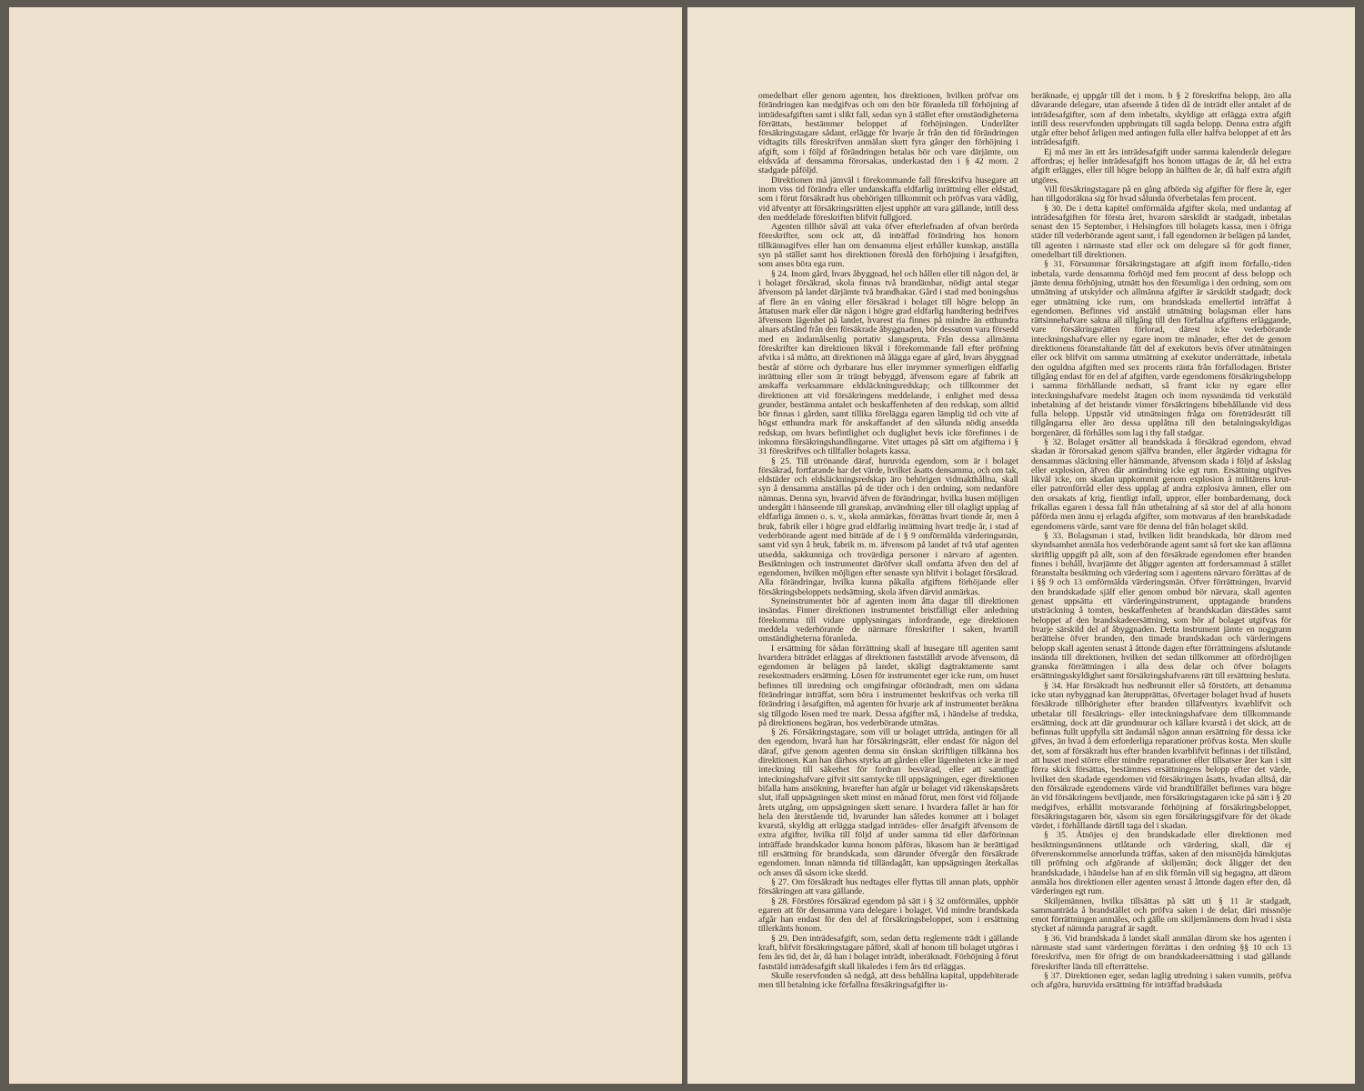omedelbart eller genom agenten, hos direktionen, hvilken pröfvar om förändringen kan medgifvas och om den bör föranleda till förhöjning af inträdesafgiften samt i slikt fall, sedan syn å stället efter omständigheterna förrättats, bestämmer beloppet af förhöjningen. Underlåter försäkringstagare sådant, erlägge för hvarje år från den tid förändringen vidtagits tills föreskrifven anmälan skett fyra gånger den förhöjning i afgift, som i följd af förändringen betalas bör och vare därjämte, om eldsvåda af densamma förorsakas, underkastad den i § 42 mom. 2 stadgade påföljd.
Direktionen må jämväl i förekommande fall föreskrifva husegare att inom viss tid förändra eller undanskaffa eldfarlig inrättning eller eldstad, som i förut försäkradt hus obehörigen tillkommit och pröfvas vara vådlig, vid äfventyr att försäkringsrätten eljest upphör att vara gällande, intill dess den meddelade föreskriften blifvit fullgjord.
Agenten tillhör såväl att vaka öfver efterlefnaden af ofvan berörda föreskrifter, som ock att, då inträffad förändring hos honom tillkännagifves eller han om densamma eljest erhåller kunskap, anställa syn på stället samt hos direktionen föreslå den förhöjning i årsafgiften, som anses böra ega rum.
§ 24. Inom gård, hvars åbyggnad, hel och hållen eller till någon del, är i bolaget försäkrad, skola finnas två brandämbar, nödigt antal stegar äfvensom på landet därjämte två brandhakar. Gård i stad med boningshus af flere än en våning eller försäkrad i bolaget till högre belopp än åttatusen mark eller där någon i högre grad eldfarlig handtering bedrifves äfvensom lägenhet på landet, hvarest ria finnes på mindre än etthundra alnars afstånd från den försäkrade åbyggnaden, bör dessutom vara försedd med en ändamålsenlig portativ slangspruta. Från dessa allmänna föreskrifter kan direktionen likväl i förekommande fall efter pröfning afvika i så måtto, att direktionen må ålägga egare af gård, hvars åbyggnad består af större och dyrbarare hus eller inrymmer synnerligen eldfarlig inrättning eller som är trängt bebyggd, äfvensom egare af fabrik att anskaffa verksammare eldsläckningsredskap; och tillkommer det direktionen att vid försäkringens meddelande, i enlighet med dessa grunder, bestämma antalet och beskaffenheten af den redskap, som alltid bör finnas i gården, samt tillika förelägga egaren lämplig tid och vite af högst etthundra mark för anskaffandet af den sålunda nödig ansedda redskap, om hvars befintlighet och duglighet bevis icke förefinnes i de inkomna försäkringshandlingarne. Vitet uttages på sätt om afgifterna i § 31 föreskrifves och tillfaller bolagets kassa.
§ 25. Till utrönande däraf, huruvida egendom, som är i bolaget försäkrad, fortfarande har det värde, hvilket åsatts densamma, och om tak, eldstäder och eldsläckningsredskap äro behörigen vidmakthållna, skall syn å densamma anställas på de tider och i den ordning, som nedanföre nämnas. Denna syn, hvarvid äfven de förändringar, hvilka husen möjligen undergått i hänseende till granskap, användning eller till olagligt upplag af eldfarliga ämnen o. s. v., skola anmärkas, förrättas hvart tionde år, men å bruk, fabrik eller i högre grad eldfarlig inrättning hvart tredje år, i stad af vederbörande agent med biträde af de i § 9 omförmälda värderingsmän, samt vid syn å bruk, fabrik m. m. äfvensom på landet af två utaf agenten utsedda, sakkunniga och trovärdiga personer i närvaro af agenten. Besiktningen och instrumentet däröfver skall omfatta äfven den del af egendomen, hvilken möjligen efter senaste syn blifvit i bolaget försäkrad. Alla förändringar, hvilka kunna påkalla afgiftens förhöjande eller försäkringsbeloppets nedsättning, skola äfven därvid anmärkas.
Syneinstrumentet bör af agenten inom åtta dagar till direktionen insändas. Finner direktionen instrumentet bristfälligt eller anledning förekomma till vidare upplysningars infordrande, ege direktionen meddela vederbörande de närmare föreskrifter i saken, hvartill omständigheterna föranleda.
I ersättning för sådan förrättning skall af husegare till agenten samt hvartdera biträdet erläggas af direktionen fastställdt arvode äfvensom, då egendomen är belägen på landet, skäligt dagtraktamente samt resekostnaders ersättning. Lösen för instrumentet eger icke rum, om huset befinnes till inredning och omgifningar oförändradt, men om sådana förändringar inträffat, som böra i instrumentet beskrifvas och verka till förändring i årsafgiften, må agenten för hvarje ark af instrumentet beräkna sig tillgodo lösen med tre mark. Dessa afgifter må, i händelse af tredska, på direktionens begäran, hos vederbörande utmätas.
§ 26. Försäkringstagare, som vill ur bolaget utträda, antingen för all den egendom, hvarå han har försäkringsrätt, eller endast för någon del däraf, gifve genom agenten denna sin önskan skriftligen tillkänna hos direktionen. Kan han därhos styrka att gården eller lägenheten icke är med inteckning till säkerhet för fordran besvärad, eller att samtlige inteckningshafvare gifvit sitt samtycke till uppsägningen, eger direktionen bifalla hans ansökning, hvarefter han afgår ur bolaget vid räkenskapsårets slut, ifall uppsägningen skett minst en månad förut, men först vid följande årets utgång, om uppsägningen skett senare. I hvardera fallet är han för hela den återstående tid, hvarunder han således kommer att i bolaget kvarstå, skyldig att erlägga stadgad inträdes- eller årsafgift äfvensom de extra afgifter, hvilka till följd af under samma tid eller därförinnan inträffade brandskador kunna honom påföras, likasom han är berättigad till ersättning för brandskada, som därunder öfvergår den försäkrade egendomen. Innan nämnda tid tilländagått, kan uppsägningen återkallas och anses då såsom icke skedd.
§ 27. Om försäkradt hus nedtages eller flyttas till annan plats, upphör försäkringen att vara gällande.
§ 28. Förstöres försäkrad egendom på sätt i § 32 omförmäles, upphör egaren att för densamma vara delegare i bolaget. Vid mindre brandskada afgår han endast för den del af försäkringsbeloppet, som i ersättning tillerkänts honom.
§ 29. Den inträdesafgift, som, sedan detta reglemente trädt i gällande kraft, blifvit försäkringstagare påförd, skall af honom till bolaget utgöras i fem års tid, det år, då han i bolaget inträdt, inberäknadt. Förhöjning å förut faststäld inträdesafgift skall likaledes i fem års tid erläggas.
Skulle reservfonden så nedgå, att dess behållna kapital, uppdebiterade men till betalning icke förfallna försäkringsafgifter in-
beräknade, ej uppgår till det i mom. b § 2 föreskrifna belopp, äro alla dåvarande delegare, utan afseende å tiden då de inträdt eller antalet af de inträdesafgifter, som af dem inbetalts, skyldige att erlägga extra afgift intill dess reservfonden uppbringats till sagda belopp. Denna extra afgift utgår efter behof årligen med antingen fulla eller halfva beloppet af ett års inträdesafgift.
Ej må mer än ett års inträdesafgift under samma kalenderår delegare affordras; ej heller inträdesafgift hos honom uttagas de år, då hel extra afgift erlägges, eller till högre belopp än hälften de år, då half extra afgift utgöres.
Vill försäkringstagare på en gång afbörda sig afgifter för flere år, eger han tillgodoräkna sig för hvad sålunda öfverbetalas fem procent.
§ 30. De i detta kapitel omförmälda afgifter skola, med undantag af inträdesafgiften för första året, hvarom särskildt är stadgadt, inbetalas senast den 15 September, i Helsingfors till bolagets kassa, men i öfriga städer till vederbörande agent samt, i fall egendomen är belägen på landet, till agenten i närmaste stad eller ock om delegare så för godt finner, omedelbart till direktionen.
§ 31. Försummar försäkringstagare att afgift inom förfallo,-tiden inbetala, varde densamma förhöjd med fem procent af dess belopp och jämte denna förhöjning, utmätt hos den försumliga i den ordning, som om utmätning af utskylder och allmänna afgifter är särskildt stadgadt; dock eger utmätning icke rum, om brandskada emellertid inträffat å egendomen. Befinnes vid anstäld utmätning bolagsman eller hans rättsinnehafvare sakna all tillgång till den förfallna afgiftens erläggande, vare försäkringsrätten förlorad, därest icke vederbörande inteckningshafvare eller ny egare inom tre månader, efter det de genom direktionens föranstaltande fått del af exekutors bevis öfver utmätningen eller ock blifvit om samma utmätning af exekutor underrättade, inbetala den oguldna afgiften med sex procents ränta från förfallodagen. Brister tillgång endast för en del af afgiften, varde egendomens försäkringsbelopp i samma förhållande nedsatt, så framt icke ny egare eller inteckningshafvare medelst åtagen och inom nyssnämda tid verkstäld inbetalning af det bristande vinner försäkringens bibehållande vid dess fulla belopp. Uppstår vid utmätningen fråga om företrädesrätt till tillgångarna eller äro dessa upplåtna till den betalningsskyldigas borgenärer, då förhålles som lag i thy fall stadgar.
§ 32. Bolaget ersätter all brandskada å försäkrad egendom, ehvad skadan är förorsakad genom själfva branden, eller åtgärder vidtagna för densammas släckning eller hämmande, äfvensom skada i följd af åskslag eller explosion, äfven där antändning icke egt rum. Ersättning utgifves likväl icke, om skadan uppkommit genom explosion å militärens krut- eller patronförråd eller dess upplag af andra ezplosiva ämnen, eller om den orsakats af krig, fientligt infall, uppror, eller bombardemang, dock frikallas egaren i dessa fall från utbetalning af så stor del af alla honom påförda men ännu ej erlagda afgifter, som motsvaras af den brandskadade egendomens värde, samt vare för denna del från bolaget skild.
§ 33. Bolagsman i stad, hvilken lidit brandskada, bör därom med skyndsamhet anmäla hos vederbörande agent samt så fort ske kan aflämna skriftlig uppgift på allt, som af den försäkrade egendomen efter branden finnes i behåll, hvarjämte det åligger agenten att fordersammast å stället föranstalta besiktning och värdering som i agentens närvaro förrättas af de i §§ 9 och 13 omförmälda värderingsmän. Öfver förrättningen, hvarvid den brandskadade själf eller genom ombud bör närvara, skall agenten genast uppsätta ett värderingsinstrument, upptagande brandens utsträckning å tomten, beskaffenheten af brandskadan därstädes samt beloppet af den brandskadeersättning, som bör af bolaget utgifvas för hvarje särskild del af åbyggnaden. Detta instrument jämte en noggrann berättelse öfver branden, den timade brandskadan och värderingens belopp skall agenten senast å åttonde dagen efter förrättningens afslutande insända till direktionen, hvilken det sedan tillkommer att ofördröjligen granska förrättningen i alla dess delar och öfver bolagets ersättningsskyldighet samt försäkringshafvarens rätt till ersättning besluta.
§ 34. Har försäkradt hus nedbrunnit eller så förstörts, att detsamma icke utan nybyggnad kan återupprättas, öfvertager bolaget hvad af husets försäkrade tillhörigheter efter branden tilläfventyrs kvarblifvit och utbetalar till försäkrings- eller inteckningshafvare dem tillkommande ersättning, dock att där grundmurar och källare kvarstå i det skick, att de befinnas fullt uppfylla sitt ändamål någon annan ersättning för dessa icke gifves, än hvad å dem erforderliga reparationer pröfvas kosta. Men skulle det, som af försäkradt hus efter branden kvarblifvit befinnas i det tillstånd, att huset med större eller mindre reparationer eller tillsatser åter kan i sitt förra skick försättas, bestämmes ersättningens belopp efter det värde, hvilket den skadade egendomen vid försäkringen åsatts, hvadan alltså, där den försäkrade egendomens värde vid brandtillfället befinnes vara högre än vid försäkringens beviljande, men försäkringstagaren icke på sätt i § 20 medgifves, erhållit motsvarande förhöjning af försäkringsbeloppet, försäkringstagaren bör, såsom sin egen försäkringsgifvare för det ökade värdet, i förhållande därtill taga del i skadan.
§ 35. Åtnöjes ej den brandskadade eller direktionen med besiktningsmännens utlåtande och värdering, skall, där ej öfverenskommelse annorlunda träffas, saken af den missnöjda hänskjutas till pröfning och afgörande af skiljemän; dock åligger det den brandskadade, i händelse han af en slik förmån vill sig begagna, att därom anmäla hos direktionen eller agenten senast å åttonde dagen efter den, då värderingen egt rum.
Skiljemännen, hvilka tillsättas på sätt uti § 11 är stadgadt, sammanträda å brandstället och pröfva saken i de delar, däri missnöje emot förrättningen anmäles, och gälle om skiljemännens dom hvad i sista stycket af nämnda paragraf är sagdt.
§ 36. Vid brandskada å landet skall anmälan därom ske hos agenten i närmaste stad samt värderingen förrättas i den ordning §§ 10 och 13 föreskrifva, men för öfrigt de om brandskadeersättning i stad gällande föreskrifter lända till efterrättelse.
§ 37. Direktionen eger, sedan laglig utredning i saken vunnits, pröfva och afgöra, huruvida ersättning för inträffad bradskada